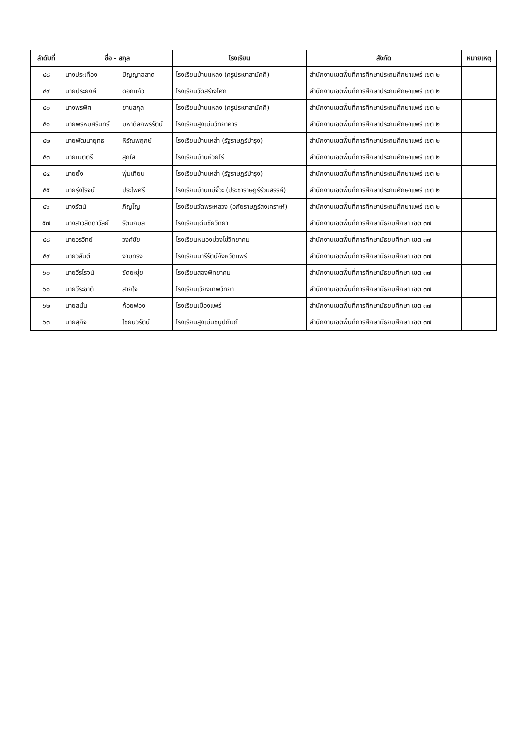| ลำดับที่ | ชื่อ - สกุล | | โรงเรียน | สังกัด | หมายเหตุ |
| --- | --- | --- | --- | --- | --- |
| ๔๘ | นางประเทือง | ปัญญาฉลาด | โรงเรียนบ้านแหลง (ครูประชาสามัคคี) | สำนักงานเขตพื้นที่การศึกษาประถมศึกษาแพร่ เขต ๒ | |
| ๔๙ | นายประยงค์ | ดอกแก้ว | โรงเรียนวัดสร่างโศก | สำนักงานเขตพื้นที่การศึกษาประถมศึกษาแพร่ เขต ๒ | |
| ๕๐ | นางพรพิศ | ยานสกุล | โรงเรียนบ้านแหลง (ครูประชาสามัคคี) | สำนักงานเขตพื้นที่การศึกษาประถมศึกษาแพร่ เขต ๒ | |
| ๕๑ | นายพรหมศรินทร์ | มหาดิลกพรรัตน์ | โรงเรียนสูงเม่นวิทยาคาร | สำนักงานเขตพื้นที่การศึกษาประถมศึกษาแพร่ เขต ๒ | |
| ๕๒ | นายพัฒนายุทธ | หิรัณพฤกษ์ | โรงเรียนบ้านเหล่า (รัฐราษฎร์บำรุง) | สำนักงานเขตพื้นที่การศึกษาประถมศึกษาแพร่ เขต ๒ | |
| ๕๓ | นายเมตตรี | สุกใส | โรงเรียนบ้านห้วยไร่ | สำนักงานเขตพื้นที่การศึกษาประถมศึกษาแพร่ เขต ๒ | |
| ๕๔ | นายยั้ง | พุ่มเทียน | โรงเรียนบ้านเหล่า (รัฐราษฎร์บำรุง) | สำนักงานเขตพื้นที่การศึกษาประถมศึกษาแพร่ เขต ๒ | |
| ๕๕ | นายรุ่งโรจน์ | ประไพศรี | โรงเรียนบ้านแม่จั๊วะ (ประชาราษฎร์ร่วมสรรค์) | สำนักงานเขตพื้นที่การศึกษาประถมศึกษาแพร่ เขต ๒ | |
| ๕๖ | นางรัตน์ | ภิญโญ | โรงเรียนวัดพระหลวง (อภัยราษฎร์สงเคราะห์) | สำนักงานเขตพื้นที่การศึกษาประถมศึกษาแพร่ เขต ๒ | |
| ๕๗ | นางสาวลัดดาวัลย์ | รัตนกมล | โรงเรียนเด่นชัยวิทยา | สำนักงานเขตพื้นที่การศึกษามัธยมศึกษา เขต ๓๗ | |
| ๕๘ | นายวรวิทย์ | วงศ์ชัย | โรงเรียนหนองม่วงไข่วิทยาคม | สำนักงานเขตพื้นที่การศึกษามัธยมศึกษา เขต ๓๗ | |
| ๕๙ | นายวสันต์ | งามทรง | โรงเรียนนารีรัตน์จังหวัดแพร่ | สำนักงานเขตพื้นที่การศึกษามัธยมศึกษา เขต ๓๗ | |
| ๖๐ | นายวีรโรจน์ | ขัดยะขุ่ย | โรงเรียนสองพิทยาคม | สำนักงานเขตพื้นที่การศึกษามัธยมศึกษา เขต ๓๗ | |
| ๖๑ | นายวีระชาติ | สายใจ | โรงเรียนเวียงเทพวิทยา | สำนักงานเขตพื้นที่การศึกษามัธยมศึกษา เขต ๓๗ | |
| ๖๒ | นายสนั่น | ก้อยฟอง | โรงเรียนเมืองแพร่ | สำนักงานเขตพื้นที่การศึกษามัธยมศึกษา เขต ๓๗ | |
| ๖๓ | นายสุกิจ | ไชยนวรัตน์ | โรงเรียนสูงเม่นชนูปถัมภ์ | สำนักงานเขตพื้นที่การศึกษามัธยมศึกษา เขต ๓๗ | |